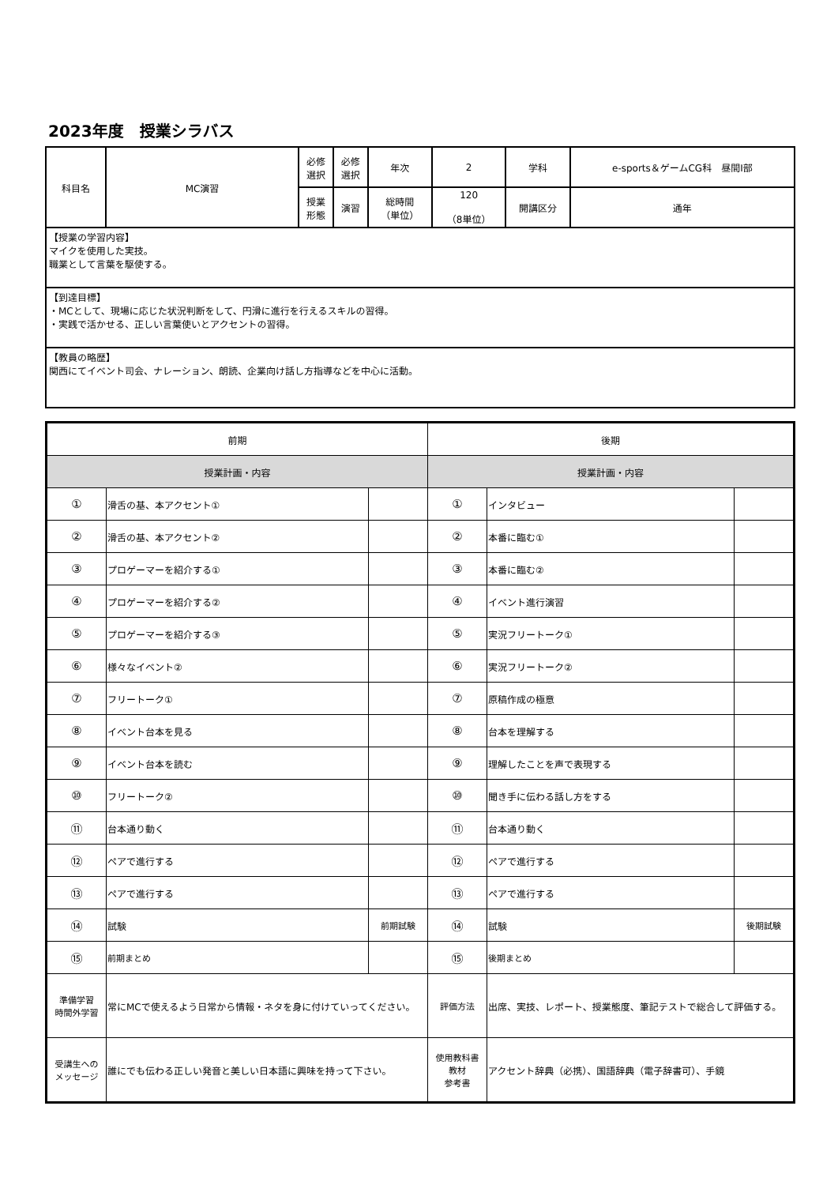2023年度　授業シラバス
| 科目名 | MC演習 | 必修 選択 | 必修 選択 | 年次 | 2 | 学科 | e-sports＆ゲームCG科 昼間Ⅰ部 |
| | | 授業 形態 | 演習 | 総時間 （単位） | 120 （8単位） | 開講区分 | 通年 |
| 【授業の学習内容】 マイクを使用した実技。 職業として言葉を駆使する。 | | | | | | | |
| 【到達目標】 ・MCとして、現場に応じた状況判断をして、円滑に進行を行えるスキルの習得。 ・実践で活かせる、正しい言葉使いとアクセントの習得。 | | | | | | | |
| 【教員の略歴】 関西にてイベント司会、ナレーション、朗読、企業向け話し方指導などを中心に活動。 | | | | | | | |
| 前期 | | | 後期 | | |
| 授業計画・内容 | | | 授業計画・内容 | | |
| ① | 滑舌の基、本アクセント① | | ① | インタビュー | |
| ② | 滑舌の基、本アクセント② | | ② | 本番に臨む① | |
| ③ | プロゲーマーを紹介する① | | ③ | 本番に臨む② | |
| ④ | プロゲーマーを紹介する② | | ④ | イベント進行演習 | |
| ⑤ | プロゲーマーを紹介する③ | | ⑤ | 実況フリートーク① | |
| ⑥ | 様々なイベント② | | ⑥ | 実況フリートーク② | |
| ⑦ | フリートーク① | | ⑦ | 原稿作成の極意 | |
| ⑧ | イベント台本を見る | | ⑧ | 台本を理解する | |
| ⑨ | イベント台本を読む | | ⑨ | 理解したことを声で表現する | |
| ⑩ | フリートーク② | | ⑩ | 聞き手に伝わる話し方をする | |
| ⑪ | 台本通り動く | | ⑪ | 台本通り動く | |
| ⑫ | ペアで進行する | | ⑫ | ペアで進行する | |
| ⑬ | ペアで進行する | | ⑬ | ペアで進行する | |
| ⑭ | 試験 | 前期試験 | ⑭ | 試験 | 後期試験 |
| ⑮ | 前期まとめ | | ⑮ | 後期まとめ | |
| 準備学習 時間外学習 | 常にMCで使えるよう日常から情報・ネタを身に付けていってください。 | | 評価方法 | 出席、実技、レポート、授業態度、筆記テストで総合して評価する。 | |
| 受講生への メッセージ | 誰にでも伝わる正しい発音と美しい日本語に興味を持って下さい。 | | 使用教科書 教材 参考書 | アクセント辞典（必携）、国語辞典（電子辞書可）、手鏡 | |